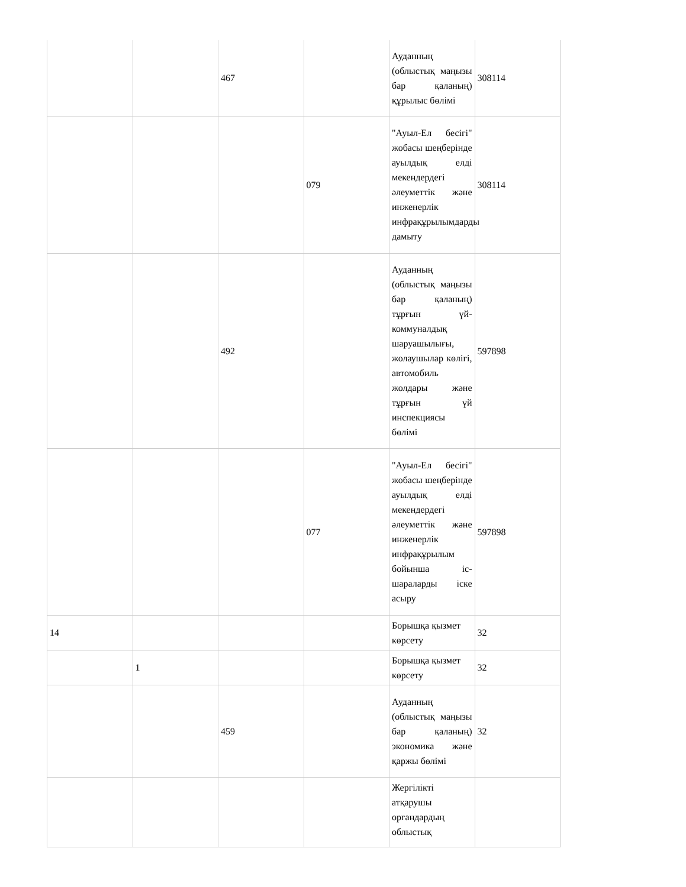| | | 467 | | Ауданның (облыстық маңызы бар қаланың) құрылыс бөлімі | 308114 |
| | | | 079 | "Ауыл-Ел бесігі" жобасы шеңберінде ауылдық елді мекендердегі әлеуметтік және инженерлік инфрақұрылымдарды дамыту | 308114 |
| | | 492 | | Ауданның (облыстық маңызы бар қаланың) тұрғын үй-коммуналдық шаруашылығы, жолаушылар көлігі, автомобиль жолдары және тұрғын үй инспекциясы бөлімі | 597898 |
| | | | 077 | "Ауыл-Ел бесігі" жобасы шеңберінде ауылдық елді мекендердегі әлеуметтік және инженерлік инфрақұрылым бойынша іс-шараларды іске асыру | 597898 |
| 14 | | | | Борышқа қызмет көрсету | 32 |
| | 1 | | | Борышқа қызмет көрсету | 32 |
| | | 459 | | Ауданның (облыстық маңызы бар қаланың) экономика және қаржы бөлімі | 32 |
| | | | | Жергілікті атқарушы органдардың облыстық | |